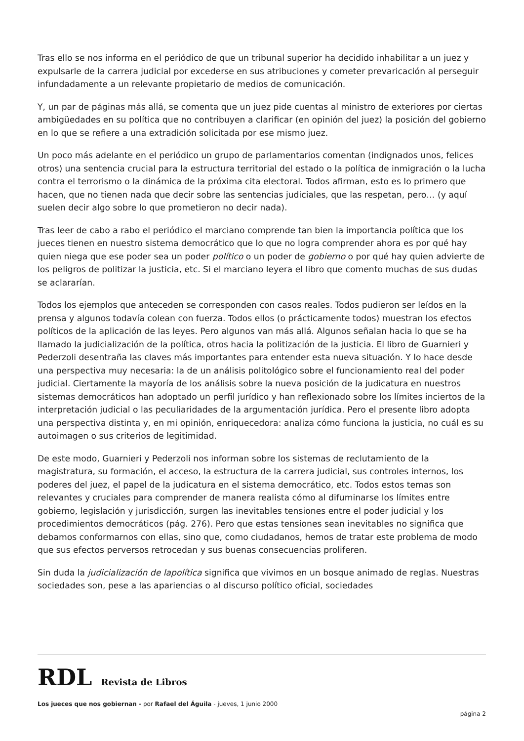Tras ello se nos informa en el periódico de que un tribunal superior ha decidido inhabilitar a un juez y expulsarle de la carrera judicial por excederse en sus atribuciones y cometer prevaricación al perseguir infundadamente a un relevante propietario de medios de comunicación.
Y, un par de páginas más allá, se comenta que un juez pide cuentas al ministro de exteriores por ciertas ambigüedades en su política que no contribuyen a clarificar (en opinión del juez) la posición del gobierno en lo que se refiere a una extradición solicitada por ese mismo juez.
Un poco más adelante en el periódico un grupo de parlamentarios comentan (indignados unos, felices otros) una sentencia crucial para la estructura territorial del estado o la política de inmigración o la lucha contra el terrorismo o la dinámica de la próxima cita electoral. Todos afirman, esto es lo primero que hacen, que no tienen nada que decir sobre las sentencias judiciales, que las respetan, pero… (y aquí suelen decir algo sobre lo que prometieron no decir nada).
Tras leer de cabo a rabo el periódico el marciano comprende tan bien la importancia política que los jueces tienen en nuestro sistema democrático que lo que no logra comprender ahora es por qué hay quien niega que ese poder sea un poder político o un poder de gobierno o por qué hay quien advierte de los peligros de politizar la justicia, etc. Si el marciano leyera el libro que comento muchas de sus dudas se aclararían.
Todos los ejemplos que anteceden se corresponden con casos reales. Todos pudieron ser leídos en la prensa y algunos todavía colean con fuerza. Todos ellos (o prácticamente todos) muestran los efectos políticos de la aplicación de las leyes. Pero algunos van más allá. Algunos señalan hacia lo que se ha llamado la judicialización de la política, otros hacia la politización de la justicia. El libro de Guarnieri y Pederzoli desentraña las claves más importantes para entender esta nueva situación. Y lo hace desde una perspectiva muy necesaria: la de un análisis politológico sobre el funcionamiento real del poder judicial. Ciertamente la mayoría de los análisis sobre la nueva posición de la judicatura en nuestros sistemas democráticos han adoptado un perfil jurídico y han reflexionado sobre los límites inciertos de la interpretación judicial o las peculiaridades de la argumentación jurídica. Pero el presente libro adopta una perspectiva distinta y, en mi opinión, enriquecedora: analiza cómo funciona la justicia, no cuál es su autoimagen o sus criterios de legitimidad.
De este modo, Guarnieri y Pederzoli nos informan sobre los sistemas de reclutamiento de la magistratura, su formación, el acceso, la estructura de la carrera judicial, sus controles internos, los poderes del juez, el papel de la judicatura en el sistema democrático, etc. Todos estos temas son relevantes y cruciales para comprender de manera realista cómo al difuminarse los límites entre gobierno, legislación y jurisdicción, surgen las inevitables tensiones entre el poder judicial y los procedimientos democráticos (pág. 276). Pero que estas tensiones sean inevitables no significa que debamos conformarnos con ellas, sino que, como ciudadanos, hemos de tratar este problema de modo que sus efectos perversos retrocedan y sus buenas consecuencias proliferen.
Sin duda la judicialización de lapolítica significa que vivimos en un bosque animado de reglas. Nuestras sociedades son, pese a las apariencias o al discurso político oficial, sociedades
RDL Revista de Libros
Los jueces que nos gobiernan - por Rafael del Águila - jueves, 1 junio 2000
página 2